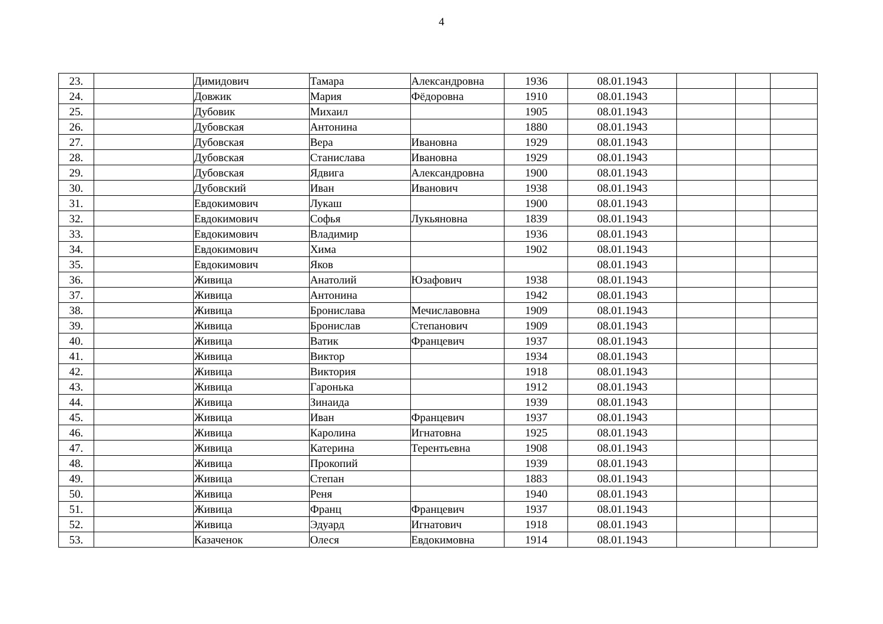4
| 23. | | Димидович | Тамара | Александровна | 1936 | 08.01.1943 | | | |
| 24. | | Довжик | Мария | Фёдоровна | 1910 | 08.01.1943 | | | |
| 25. | | Дубовик | Михаил | | 1905 | 08.01.1943 | | | |
| 26. | | Дубовская | Антонина | | 1880 | 08.01.1943 | | | |
| 27. | | Дубовская | Вера | Ивановна | 1929 | 08.01.1943 | | | |
| 28. | | Дубовская | Станислава | Ивановна | 1929 | 08.01.1943 | | | |
| 29. | | Дубовская | Ядвига | Александровна | 1900 | 08.01.1943 | | | |
| 30. | | Дубовский | Иван | Иванович | 1938 | 08.01.1943 | | | |
| 31. | | Евдокимович | Лукаш | | 1900 | 08.01.1943 | | | |
| 32. | | Евдокимович | Софья | Лукьяновна | 1839 | 08.01.1943 | | | |
| 33. | | Евдокимович | Владимир | | 1936 | 08.01.1943 | | | |
| 34. | | Евдокимович | Хима | | 1902 | 08.01.1943 | | | |
| 35. | | Евдокимович | Яков | | | 08.01.1943 | | | |
| 36. | | Живица | Анатолий | Юзафович | 1938 | 08.01.1943 | | | |
| 37. | | Живица | Антонина | | 1942 | 08.01.1943 | | | |
| 38. | | Живица | Бронислава | Мечиславовна | 1909 | 08.01.1943 | | | |
| 39. | | Живица | Бронислав | Степанович | 1909 | 08.01.1943 | | | |
| 40. | | Живица | Ватик | Францевич | 1937 | 08.01.1943 | | | |
| 41. | | Живица | Виктор | | 1934 | 08.01.1943 | | | |
| 42. | | Живица | Виктория | | 1918 | 08.01.1943 | | | |
| 43. | | Живица | Гаронька | | 1912 | 08.01.1943 | | | |
| 44. | | Живица | Зинаида | | 1939 | 08.01.1943 | | | |
| 45. | | Живица | Иван | Францевич | 1937 | 08.01.1943 | | | |
| 46. | | Живица | Каролина | Игнатовна | 1925 | 08.01.1943 | | | |
| 47. | | Живица | Катерина | Терентьевна | 1908 | 08.01.1943 | | | |
| 48. | | Живица | Прокопий | | 1939 | 08.01.1943 | | | |
| 49. | | Живица | Степан | | 1883 | 08.01.1943 | | | |
| 50. | | Живица | Реня | | 1940 | 08.01.1943 | | | |
| 51. | | Живица | Франц | Францевич | 1937 | 08.01.1943 | | | |
| 52. | | Живица | Эдуард | Игнатович | 1918 | 08.01.1943 | | | |
| 53. | | Казаченок | Олеся | Евдокимовна | 1914 | 08.01.1943 | | | |